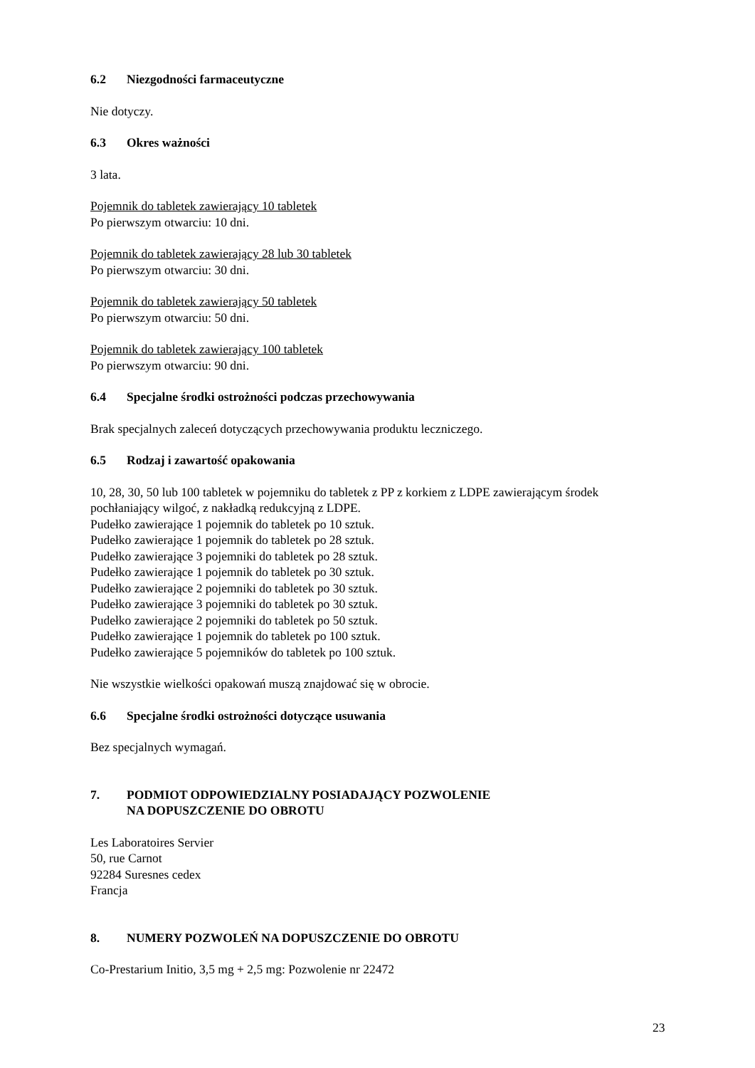6.2 Niezgodności farmaceutyczne
Nie dotyczy.
6.3 Okres ważności
3 lata.
Pojemnik do tabletek zawierający 10 tabletek
Po pierwszym otwarciu: 10 dni.
Pojemnik do tabletek zawierający 28 lub 30 tabletek
Po pierwszym otwarciu: 30 dni.
Pojemnik do tabletek zawierający 50 tabletek
Po pierwszym otwarciu: 50 dni.
Pojemnik do tabletek zawierający 100 tabletek
Po pierwszym otwarciu: 90 dni.
6.4 Specjalne środki ostrożności podczas przechowywania
Brak specjalnych zaleceń dotyczących przechowywania produktu leczniczego.
6.5 Rodzaj i zawartość opakowania
10, 28, 30, 50 lub 100 tabletek w pojemniku do tabletek z PP z korkiem z LDPE zawierającym środek pochłaniający wilgoć, z nakładką redukcyjną z LDPE.
Pudełko zawierające 1 pojemnik do tabletek po 10 sztuk.
Pudełko zawierające 1 pojemnik do tabletek po 28 sztuk.
Pudełko zawierające 3 pojemniki do tabletek po 28 sztuk.
Pudełko zawierające 1 pojemnik do tabletek po 30 sztuk.
Pudełko zawierające 2 pojemniki do tabletek po 30 sztuk.
Pudełko zawierające 3 pojemniki do tabletek po 30 sztuk.
Pudełko zawierające 2 pojemniki do tabletek po 50 sztuk.
Pudełko zawierające 1 pojemnik do tabletek po 100 sztuk.
Pudełko zawierające 5 pojemników do tabletek po 100 sztuk.
Nie wszystkie wielkości opakowań muszą znajdować się w obrocie.
6.6 Specjalne środki ostrożności dotyczące usuwania
Bez specjalnych wymagań.
7. PODMIOT ODPOWIEDZIALNY POSIADAJĄCY POZWOLENIE
NA DOPUSZCZENIE DO OBROTU
Les Laboratoires Servier
50, rue Carnot
92284 Suresnes cedex
Francja
8. NUMERY POZWOLEŃ NA DOPUSZCZENIE DO OBROTU
Co-Prestarium Initio, 3,5 mg + 2,5 mg: Pozwolenie nr 22472
23